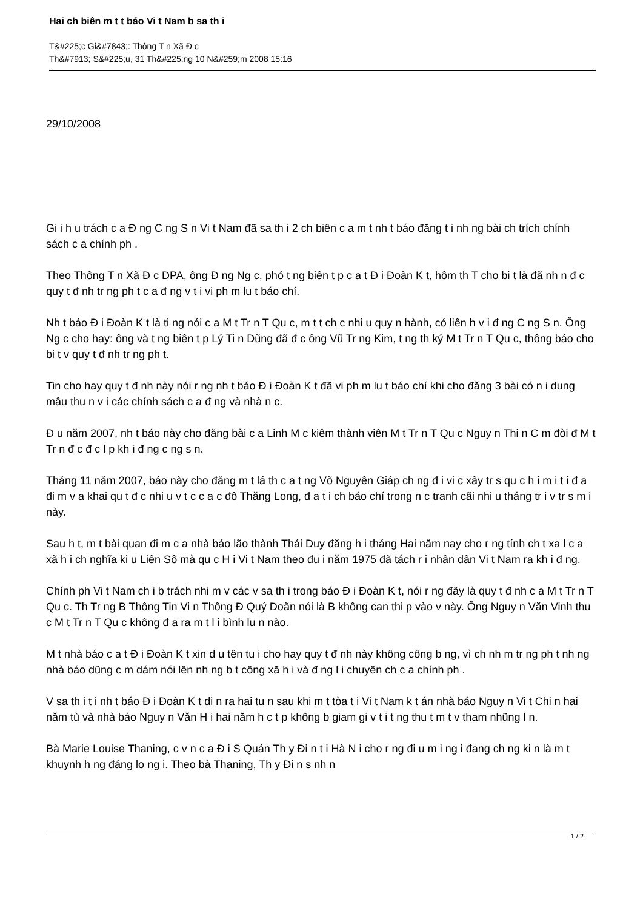Hai ch biên m t t báo Vi t Nam b sa th i
T&#225;c Gi&#7843;: Thông T n Xã Đ c
Th&#7913; S&#225;u, 31 Th&#225;ng 10 N&#259;m 2008 15:16
29/10/2008
Gi i h u trách c a Đ ng C ng S n Vi t Nam đã sa th i 2 ch biên c a m t nh t báo đăng t i nh ng bài ch trích chính sách c a chính ph .
Theo Thông T n Xã Đ c DPA, ông Đ ng Ng c, phó t ng biên t p c a t Đ i Đoàn K t, hôm th T cho bi t là đã nh n đ c quy t đ nh tr ng ph t c a đ ng v t i vi ph m lu t báo chí.
Nh t báo Đ i Đoàn K t là ti ng nói c a M t Tr n T Qu c, m t t ch c nhi u quy n hành, có liên h v i đ ng C ng S n. Ông Ng c cho hay: ông và t ng biên t p Lý Ti n Dũng đã đ c ông Vũ Tr ng Kim, t ng th ký M t Tr n T Qu c, thông báo cho bi t v quy t đ nh tr ng ph t.
Tin cho hay quy t đ nh này nói r ng nh t báo Đ i Đoàn K t đã vi ph m lu t báo chí khi cho đăng 3 bài có n i dung mâu thu n v i các chính sách c a đ ng và nhà n c.
Đ u năm 2007, nh t báo này cho đăng bài c a Linh M c kiêm thành viên M t Tr n T Qu c Nguy n Thi n C m đòi đ M t Tr n đ c đ c l p kh i đ ng c ng s n.
Tháng 11 năm 2007, báo này cho đăng m t lá th c a t ng Võ Nguyên Giáp ch ng đ i vi c xây tr s qu c h i m i t i đ a đi m v a khai qu t đ c nhi u v t c c a c đô Thăng Long, đ a t i ch báo chí trong n c tranh cãi nhi u tháng tr i v tr s m i này.
Sau h t, m t bài quan đi m c a nhà báo lão thành Thái Duy đăng h i tháng Hai năm nay cho r ng tính ch t xa l c a xã h i ch nghĩa ki u Liên Sô mà qu c H i Vi t Nam theo đu i năm 1975 đã tách r i nhân dân Vi t Nam ra kh i đ ng.
Chính ph Vi t Nam ch i b trách nhi m v các v sa th i trong báo Đ i Đoàn K t, nói r ng đây là quy t đ nh c a M t Tr n T Qu c. Th Tr ng B Thông Tin Vi n Thông Đ Quý Doãn nói là B không can thi p vào v này. Ông Nguy n Văn Vinh thu c M t Tr n T Qu c không đ a ra m t l i bình lu n nào.
M t nhà báo c a t Đ i Đoàn K t xin d u tên tu i cho hay quy t đ nh này không công b ng, vì ch nh m tr ng ph t nh ng nhà báo dũng c m dám nói lên nh ng b t công xã h i và đ ng l i chuyên ch c a chính ph .
V sa th i t i nh t báo Đ i Đoàn K t di n ra hai tu n sau khi m t tòa t i Vi t Nam k t án nhà báo Nguy n Vi t Chi n hai năm tù và nhà báo Nguy n Văn H i hai năm h c t p không b giam gi v t i t ng thu t m t v tham nhũng l n.
Bà Marie Louise Thaning, c v n c a Đ i S Quán Th y Đi n t i Hà N i cho r ng đi u m i ng i đang ch ng ki n là m t khuynh h ng đáng lo ng i. Theo bà Thaning, Th y Đi n s nh n
1 / 2